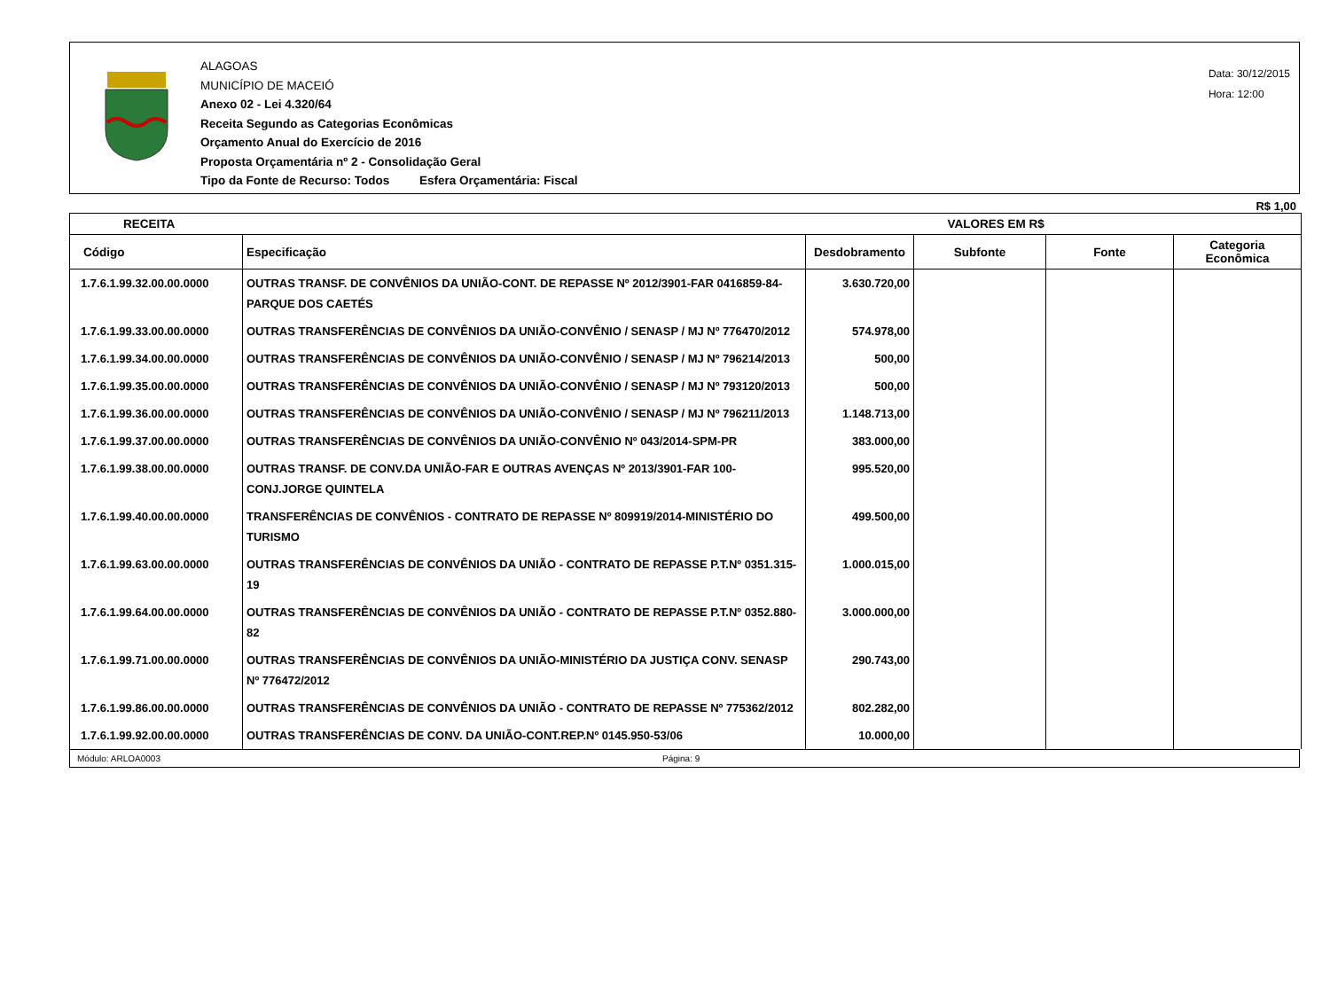ALAGOAS
MUNICÍPIO DE MACEIÓ
Anexo 02 - Lei 4.320/64
Receita Segundo as Categorias Econômicas
Orçamento Anual do Exercício de 2016
Proposta Orçamentária nº 2 - Consolidação Geral
Tipo da Fonte de Recurso: Todos Esfera Orçamentária: Fiscal
Data: 30/12/2015
Hora: 12:00
R$ 1,00
| RECEITA | | VALORES EM R$ | | | |
| --- | --- | --- | --- | --- | --- |
| Código | Especificação | Desdobramento | Subfonte | Fonte | Categoria Econômica |
| 1.7.6.1.99.32.00.00.0000 | OUTRAS TRANSF. DE CONVÊNIOS DA UNIÃO-CONT. DE REPASSE Nº 2012/3901-FAR 0416859-84-PARQUE DOS CAETÉS | 3.630.720,00 | | | |
| 1.7.6.1.99.33.00.00.0000 | OUTRAS TRANSFERÊNCIAS DE CONVÊNIOS DA UNIÃO-CONVÊNIO / SENASP / MJ Nº 776470/2012 | 574.978,00 | | | |
| 1.7.6.1.99.34.00.00.0000 | OUTRAS TRANSFERÊNCIAS DE CONVÊNIOS DA UNIÃO-CONVÊNIO / SENASP / MJ Nº 796214/2013 | 500,00 | | | |
| 1.7.6.1.99.35.00.00.0000 | OUTRAS TRANSFERÊNCIAS DE CONVÊNIOS DA UNIÃO-CONVÊNIO / SENASP / MJ Nº 793120/2013 | 500,00 | | | |
| 1.7.6.1.99.36.00.00.0000 | OUTRAS TRANSFERÊNCIAS DE CONVÊNIOS DA UNIÃO-CONVÊNIO / SENASP / MJ Nº 796211/2013 | 1.148.713,00 | | | |
| 1.7.6.1.99.37.00.00.0000 | OUTRAS TRANSFERÊNCIAS DE CONVÊNIOS DA UNIÃO-CONVÊNIO Nº 043/2014-SPM-PR | 383.000,00 | | | |
| 1.7.6.1.99.38.00.00.0000 | OUTRAS TRANSF. DE CONV.DA UNIÃO-FAR E OUTRAS AVENÇAS Nº 2013/3901-FAR 100-CONJ.JORGE QUINTELA | 995.520,00 | | | |
| 1.7.6.1.99.40.00.00.0000 | TRANSFERÊNCIAS DE CONVÊNIOS - CONTRATO DE REPASSE Nº 809919/2014-MINISTÉRIO DO TURISMO | 499.500,00 | | | |
| 1.7.6.1.99.63.00.00.0000 | OUTRAS TRANSFERÊNCIAS DE CONVÊNIOS DA UNIÃO - CONTRATO DE REPASSE P.T.Nº 0351.315-19 | 1.000.015,00 | | | |
| 1.7.6.1.99.64.00.00.0000 | OUTRAS TRANSFERÊNCIAS DE CONVÊNIOS DA UNIÃO - CONTRATO DE REPASSE P.T.Nº 0352.880-82 | 3.000.000,00 | | | |
| 1.7.6.1.99.71.00.00.0000 | OUTRAS TRANSFERÊNCIAS DE CONVÊNIOS DA UNIÃO-MINISTÉRIO DA JUSTIÇA CONV. SENASP Nº 776472/2012 | 290.743,00 | | | |
| 1.7.6.1.99.86.00.00.0000 | OUTRAS TRANSFERÊNCIAS DE CONVÊNIOS DA UNIÃO - CONTRATO DE REPASSE Nº 775362/2012 | 802.282,00 | | | |
| 1.7.6.1.99.92.00.00.0000 | OUTRAS TRANSFERÊNCIAS DE CONV. DA UNIÃO-CONT.REP.Nº 0145.950-53/06 | 10.000,00 | | | |
Módulo: ARLOA0003 Página: 9